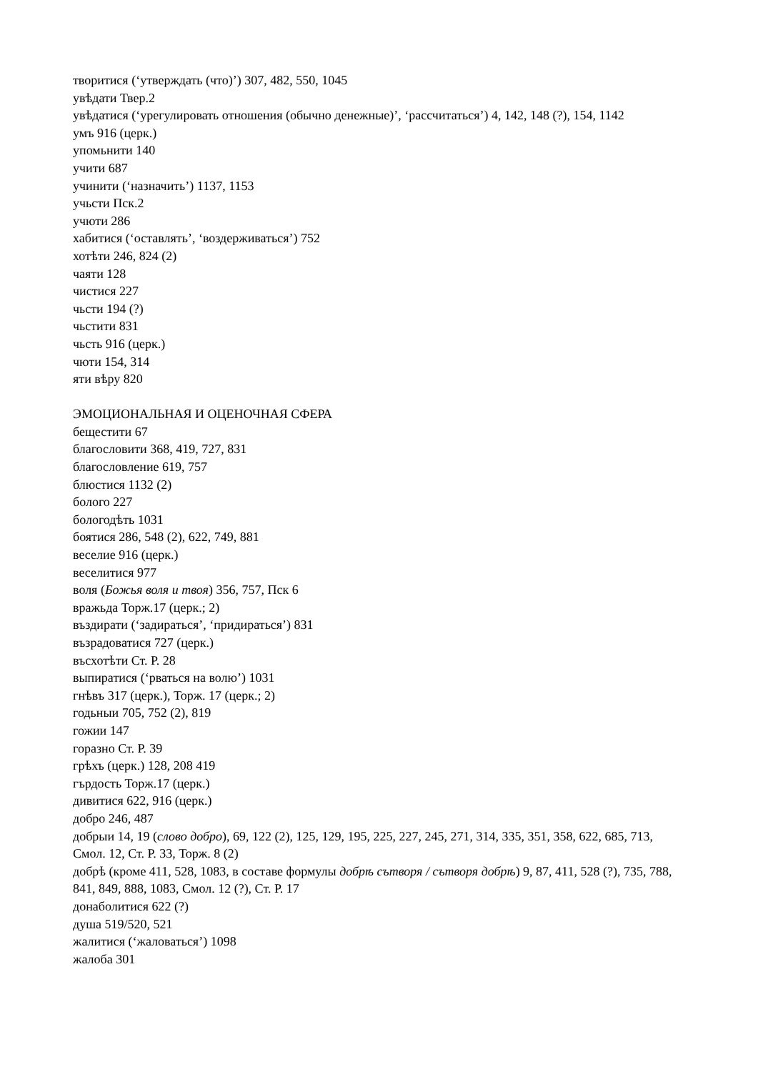творитися (‘утверждать (что)’) 307, 482, 550, 1045
увѣдати Твер.2
увѣдатися (‘урегулировать отношения (обычно денежные)’, ‘рассчитаться’) 4, 142, 148 (?), 154, 1142
умъ 916 (церк.)
упомьнити 140
учити 687
учинити (‘назначить’) 1137, 1153
учьсти Пск.2
учюти 286
хабитися (‘оставлять’, ‘воздерживаться’) 752
хотѣти 246, 824 (2)
чаяти 128
чистися 227
чьсти 194 (?)
чьстити 831
чьсть 916 (церк.)
чюти 154, 314
яти вѣру 820
ЭМОЦИОНАЛЬНАЯ И ОЦЕНОЧНАЯ СФЕРА
бещестити 67
благословити 368, 419, 727, 831
благословление 619, 757
блюстися 1132 (2)
болого 227
бологодѣть 1031
боятися 286, 548 (2), 622, 749, 881
веселие 916 (церк.)
веселитися 977
воля (Божья воля и твоя) 356, 757, Пск 6
вражьда Торж.17 (церк.; 2)
въздирати (‘задираться’, ‘придираться’) 831
възрадоватися 727 (церк.)
въсхотѣти Ст. Р. 28
выпиратися (‘рваться на волю’) 1031
гнѣвъ 317 (церк.), Торж. 17 (церк.; 2)
годьныи 705, 752 (2), 819
гожии 147
горазно Ст. Р. 39
грѣхъ (церк.) 128, 208 419
гърдость Торж.17 (церк.)
дивитися 622, 916 (церк.)
добро 246, 487
добрыи 14, 19 (слово добро), 69, 122 (2), 125, 129, 195, 225, 227, 245, 271, 314, 335, 351, 358, 622, 685, 713, Смол. 12, Ст. Р. 33, Торж. 8 (2)
добрѣ (кроме 411, 528, 1083, в составе формулы добрѣ сътворя / сътворя добрѣ) 9, 87, 411, 528 (?), 735, 788, 841, 849, 888, 1083, Смол. 12 (?), Ст. Р. 17
донаболитися 622 (?)
душа 519/520, 521
жалитися (‘жаловаться’) 1098
жалоба 301